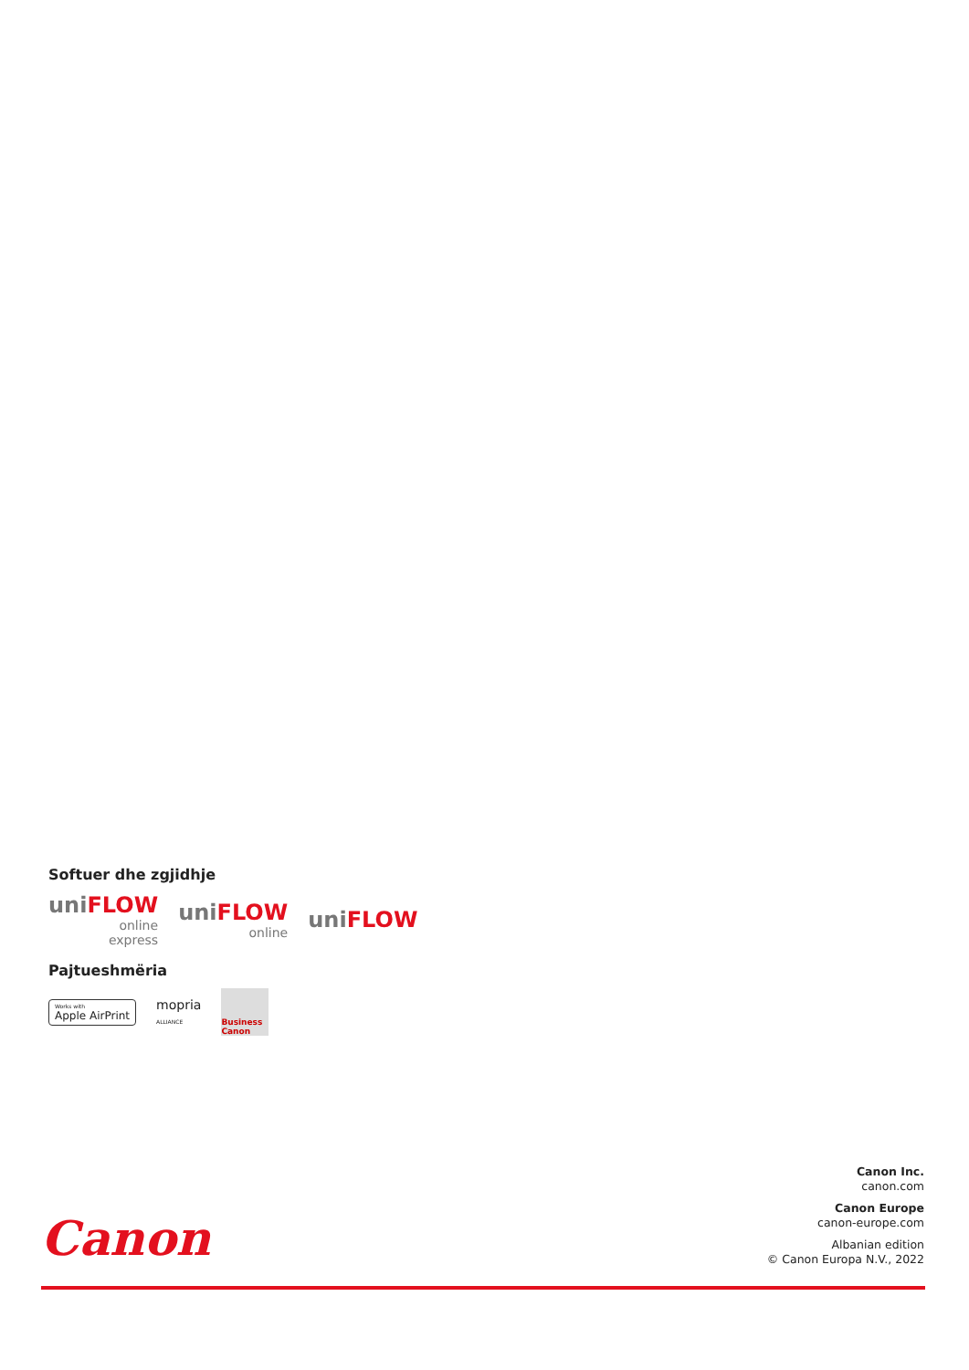Softuer dhe zgjidhje
uniFLOW
online
express
uniFLOW
online
uniFLOW
Pajtueshmëria
Works with
Apple AirPrint
mopria
ALLIANCE
Business Canon
Canon
Canon Inc.
canon.com
Canon Europe
canon-europe.com
Albanian edition
© Canon Europa N.V., 2022